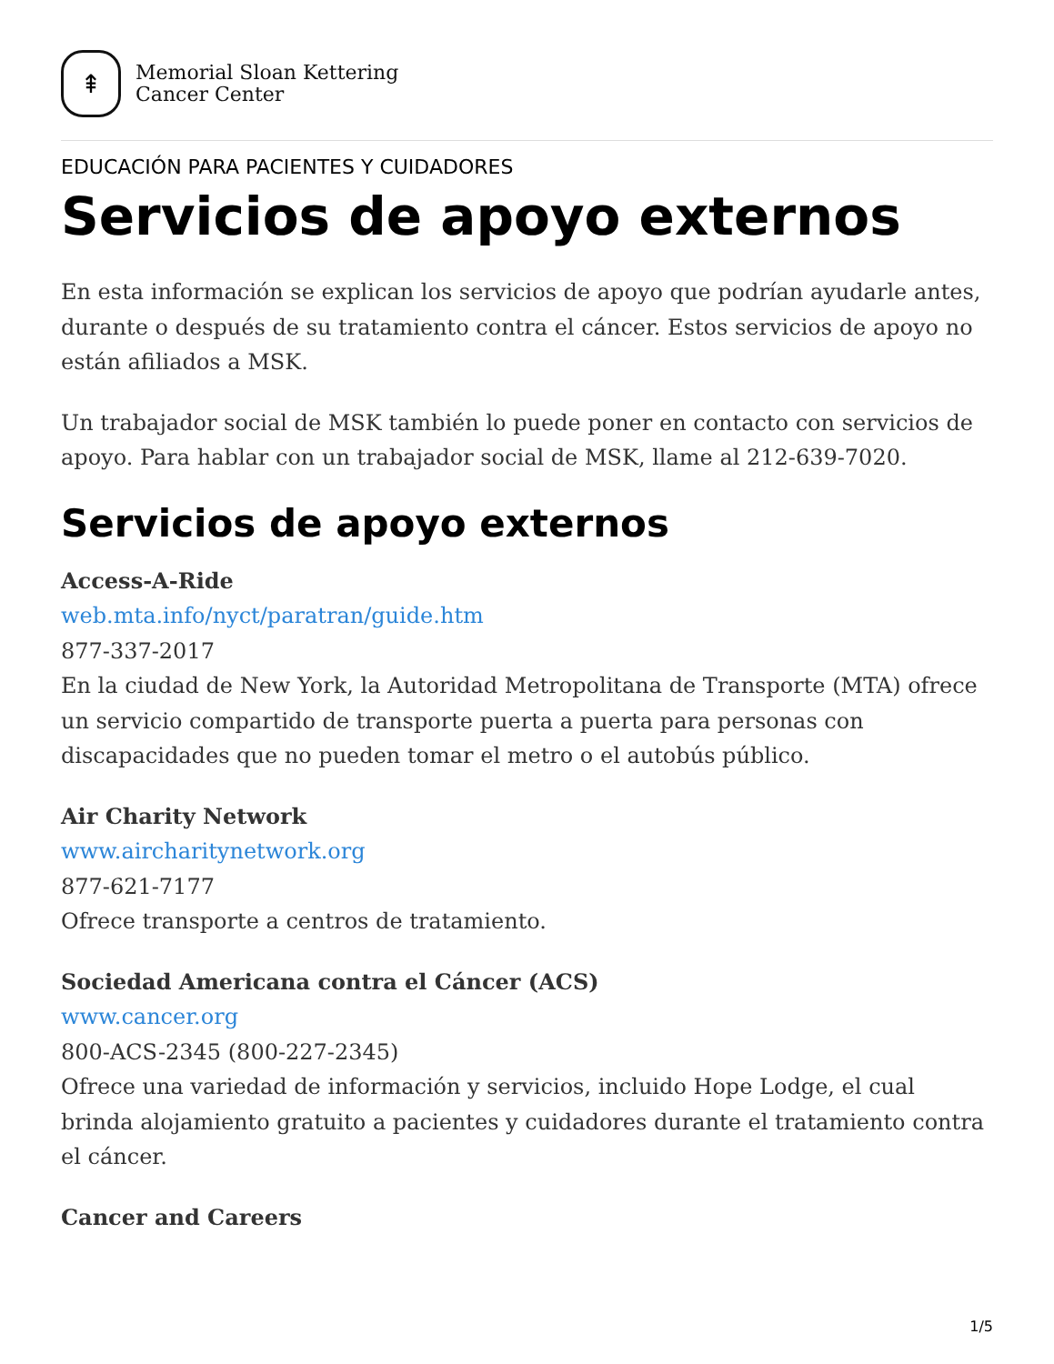⇞
Memorial Sloan Kettering
Cancer Center
EDUCACIÓN PARA PACIENTES Y CUIDADORES
Servicios de apoyo externos
En esta información se explican los servicios de apoyo que podrían ayudarle antes, durante o después de su tratamiento contra el cáncer. Estos servicios de apoyo no están afiliados a MSK.
Un trabajador social de MSK también lo puede poner en contacto con servicios de apoyo. Para hablar con un trabajador social de MSK, llame al 212-639-7020.
Servicios de apoyo externos
Access-A-Ride
web.mta.info/nyct/paratran/guide.htm
877-337-2017
En la ciudad de New York, la Autoridad Metropolitana de Transporte (MTA) ofrece un servicio compartido de transporte puerta a puerta para personas con discapacidades que no pueden tomar el metro o el autobús público.
Air Charity Network
www.aircharitynetwork.org
877-621-7177
Ofrece transporte a centros de tratamiento.
Sociedad Americana contra el Cáncer (ACS)
www.cancer.org
800-ACS-2345 (800-227-2345)
Ofrece una variedad de información y servicios, incluido Hope Lodge, el cual brinda alojamiento gratuito a pacientes y cuidadores durante el tratamiento contra el cáncer.
Cancer and Careers
1/5